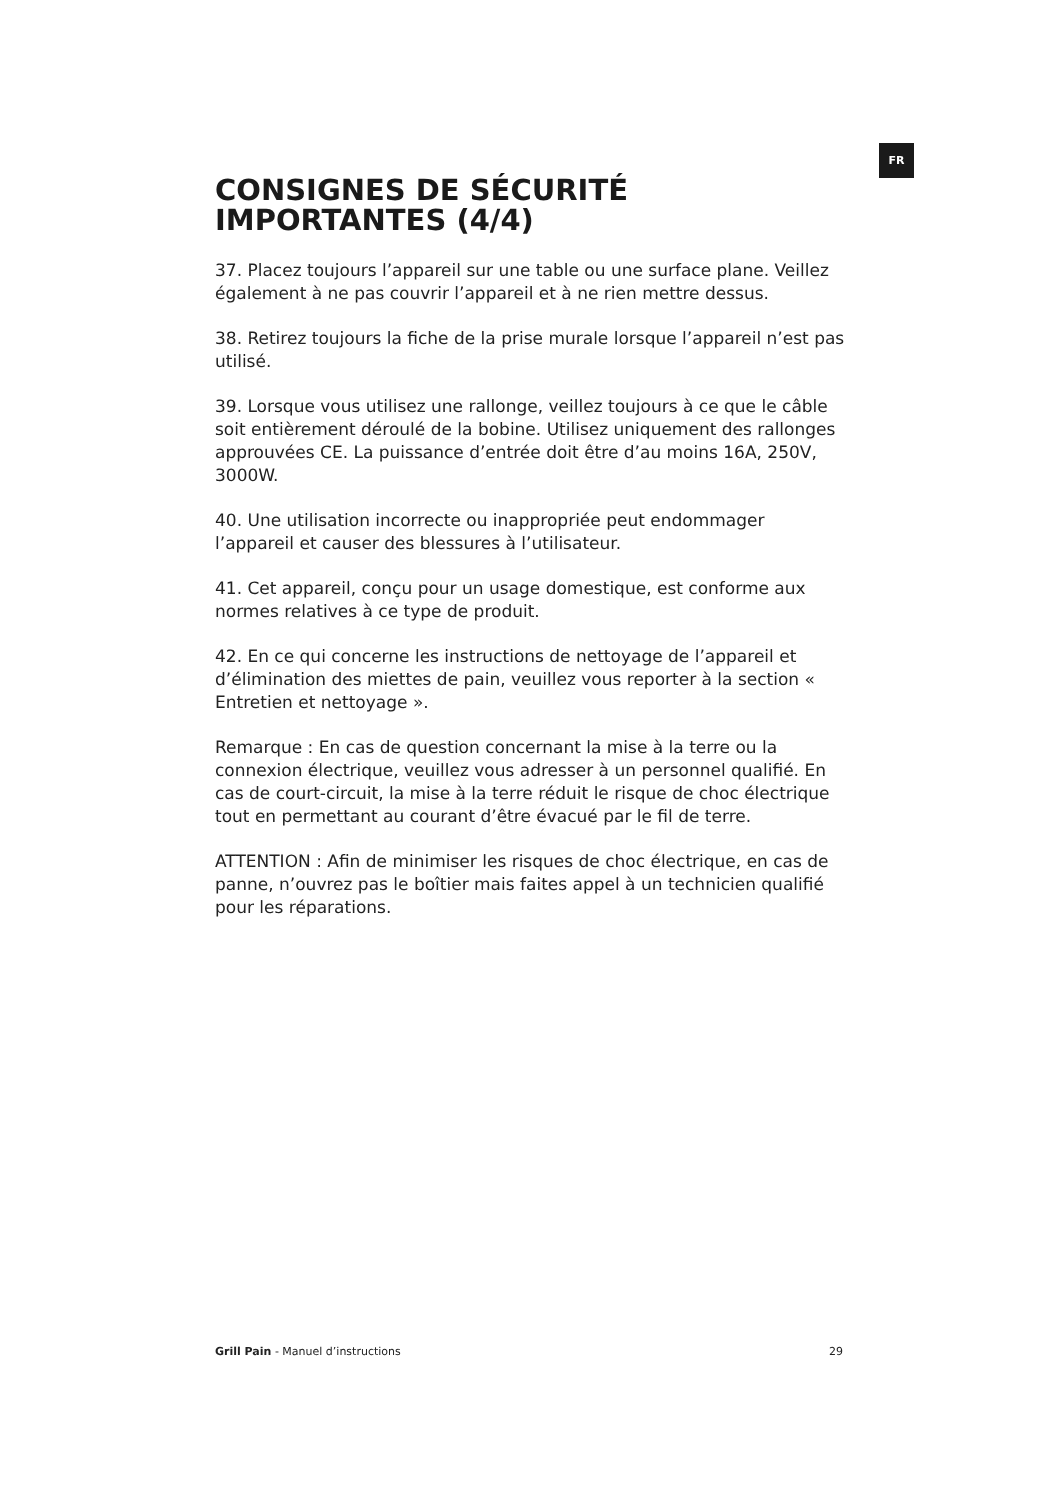FR
CONSIGNES DE SÉCURITÉ IMPORTANTES (4/4)
37. Placez toujours l’appareil sur une table ou une surface plane. Veillez également à ne pas couvrir l’appareil et à ne rien mettre dessus.
38. Retirez toujours la fiche de la prise murale lorsque l’appareil n’est pas utilisé.
39. Lorsque vous utilisez une rallonge, veillez toujours à ce que le câble soit entièrement déroulé de la bobine. Utilisez uniquement des rallonges approuvées CE. La puissance d’entrée doit être d’au moins 16A, 250V, 3000W.
40. Une utilisation incorrecte ou inappropriée peut endommager l’appareil et causer des blessures à l’utilisateur.
41. Cet appareil, conçu pour un usage domestique, est conforme aux normes relatives à ce type de produit.
42. En ce qui concerne les instructions de nettoyage de l’appareil et d’élimination des miettes de pain, veuillez vous reporter à la section « Entretien et nettoyage ».
Remarque : En cas de question concernant la mise à la terre ou la connexion électrique, veuillez vous adresser à un personnel qualifié. En cas de court-circuit, la mise à la terre réduit le risque de choc électrique tout en permettant au courant d’être évacué par le fil de terre.
ATTENTION : Afin de minimiser les risques de choc électrique, en cas de panne, n’ouvrez pas le boîtier mais faites appel à un technicien qualifié pour les réparations.
Grill Pain - Manuel d’instructions 29